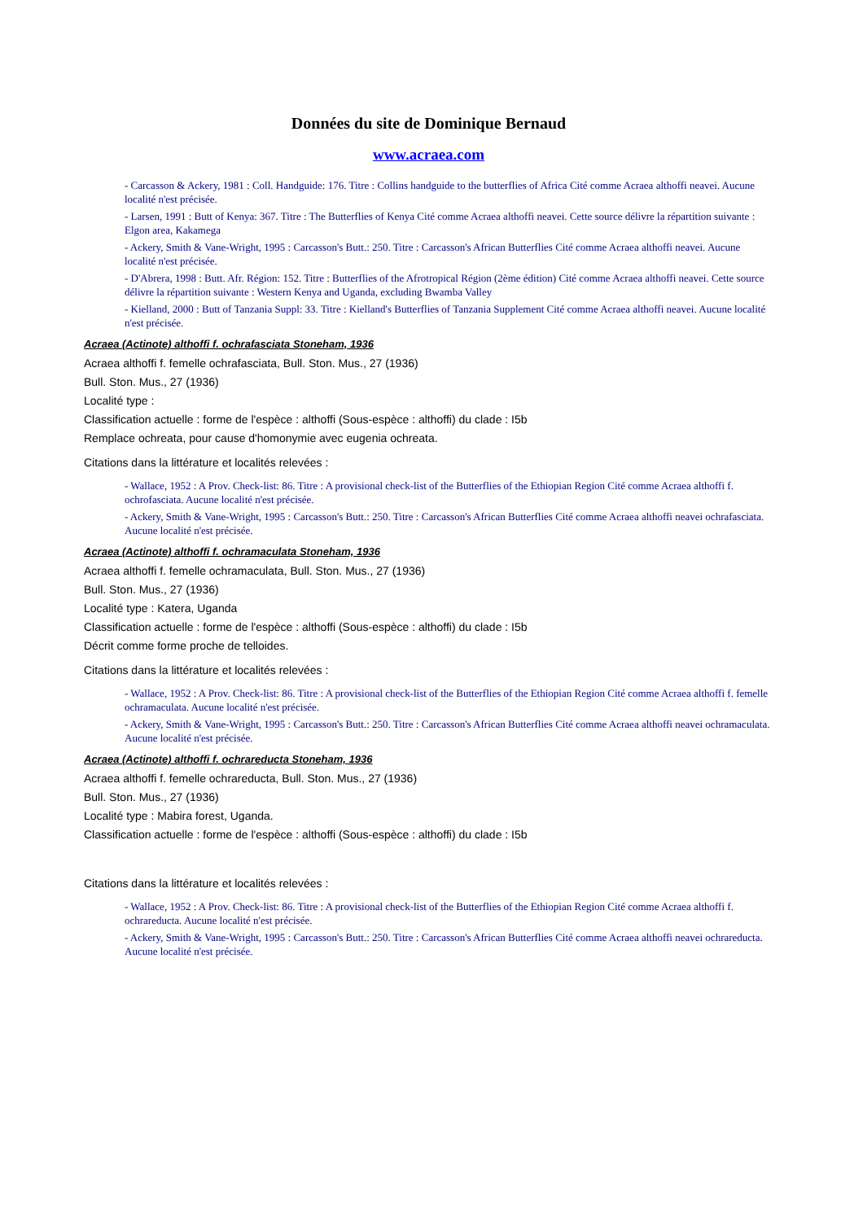Données du site de Dominique Bernaud
www.acraea.com
- Carcasson & Ackery, 1981 : Coll. Handguide: 176. Titre : Collins handguide to the butterflies of Africa Cité comme Acraea althoffi neavei. Aucune localité n'est précisée.
- Larsen, 1991 : Butt of Kenya: 367. Titre : The Butterflies of Kenya Cité comme Acraea althoffi neavei. Cette source délivre la répartition suivante : Elgon area, Kakamega
- Ackery, Smith & Vane-Wright, 1995 : Carcasson's Butt.: 250. Titre : Carcasson's African Butterflies Cité comme Acraea althoffi neavei. Aucune localité n'est précisée.
- D'Abrera, 1998 : Butt. Afr. Région: 152. Titre : Butterflies of the Afrotropical Région (2ème édition) Cité comme Acraea althoffi neavei. Cette source délivre la répartition suivante : Western Kenya and Uganda, excluding Bwamba Valley
- Kielland, 2000 : Butt of Tanzania Suppl: 33. Titre : Kielland's Butterflies of Tanzania Supplement Cité comme Acraea althoffi neavei. Aucune localité n'est précisée.
Acraea (Actinote) althoffi f. ochrafasciata Stoneham, 1936
Acraea althoffi f. femelle ochrafasciata, Bull. Ston. Mus., 27 (1936)
Bull. Ston. Mus., 27 (1936)
Localité type :
Classification actuelle : forme de l'espèce : althoffi (Sous-espèce : althoffi) du clade : I5b
Remplace ochreata, pour cause d'homonymie avec eugenia ochreata.
Citations dans la littérature et localités relevées :
- Wallace, 1952 : A Prov. Check-list: 86. Titre : A provisional check-list of the Butterflies of the Ethiopian Region Cité comme Acraea althoffi f. ochrofasciata. Aucune localité n'est précisée.
- Ackery, Smith & Vane-Wright, 1995 : Carcasson's Butt.: 250. Titre : Carcasson's African Butterflies Cité comme Acraea althoffi neavei ochrafasciata. Aucune localité n'est précisée.
Acraea (Actinote) althoffi f. ochramaculata Stoneham, 1936
Acraea althoffi f. femelle ochramaculata, Bull. Ston. Mus., 27 (1936)
Bull. Ston. Mus., 27 (1936)
Localité type : Katera, Uganda
Classification actuelle : forme de l'espèce : althoffi (Sous-espèce : althoffi) du clade : I5b
Décrit comme forme proche de telloides.
Citations dans la littérature et localités relevées :
- Wallace, 1952 : A Prov. Check-list: 86. Titre : A provisional check-list of the Butterflies of the Ethiopian Region Cité comme Acraea althoffi f. femelle ochramaculata. Aucune localité n'est précisée.
- Ackery, Smith & Vane-Wright, 1995 : Carcasson's Butt.: 250. Titre : Carcasson's African Butterflies Cité comme Acraea althoffi neavei ochramaculata. Aucune localité n'est précisée.
Acraea (Actinote) althoffi f. ochrareducta Stoneham, 1936
Acraea althoffi f. femelle ochrareducta, Bull. Ston. Mus., 27 (1936)
Bull. Ston. Mus., 27 (1936)
Localité type : Mabira forest, Uganda.
Classification actuelle : forme de l'espèce : althoffi (Sous-espèce : althoffi) du clade : I5b
Citations dans la littérature et localités relevées :
- Wallace, 1952 : A Prov. Check-list: 86. Titre : A provisional check-list of the Butterflies of the Ethiopian Region Cité comme Acraea althoffi f. ochrareducta. Aucune localité n'est précisée.
- Ackery, Smith & Vane-Wright, 1995 : Carcasson's Butt.: 250. Titre : Carcasson's African Butterflies Cité comme Acraea althoffi neavei ochrareducta. Aucune localité n'est précisée.